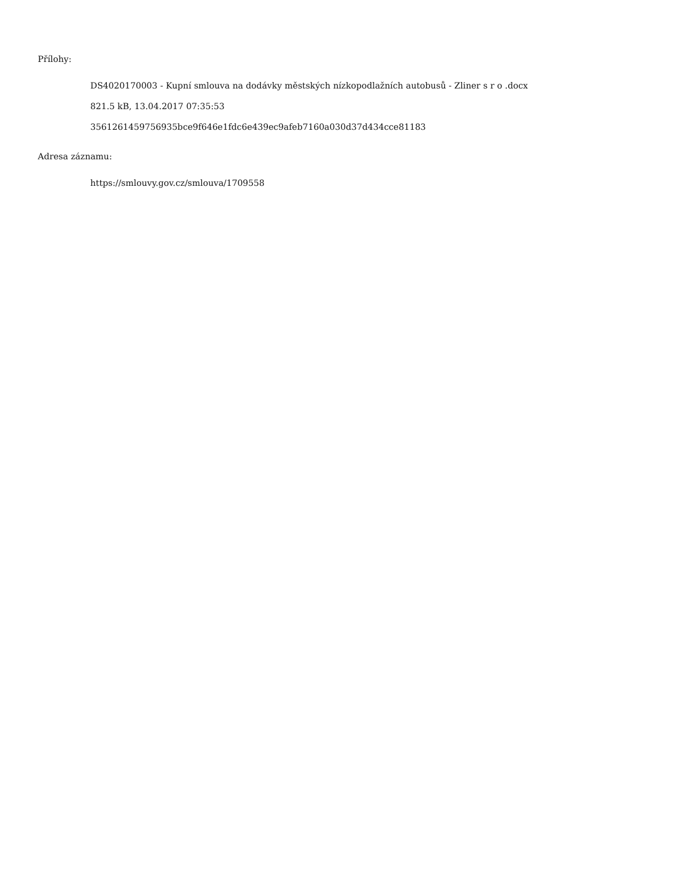Přílohy:
DS4020170003 - Kupní smlouva na dodávky městských nízkopodlažních autobusů - Zliner s r o .docx
821.5 kB, 13.04.2017 07:35:53
3561261459756935bce9f646e1fdc6e439ec9afeb7160a030d37d434cce81183
Adresa záznamu:
https://smlouvy.gov.cz/smlouva/1709558